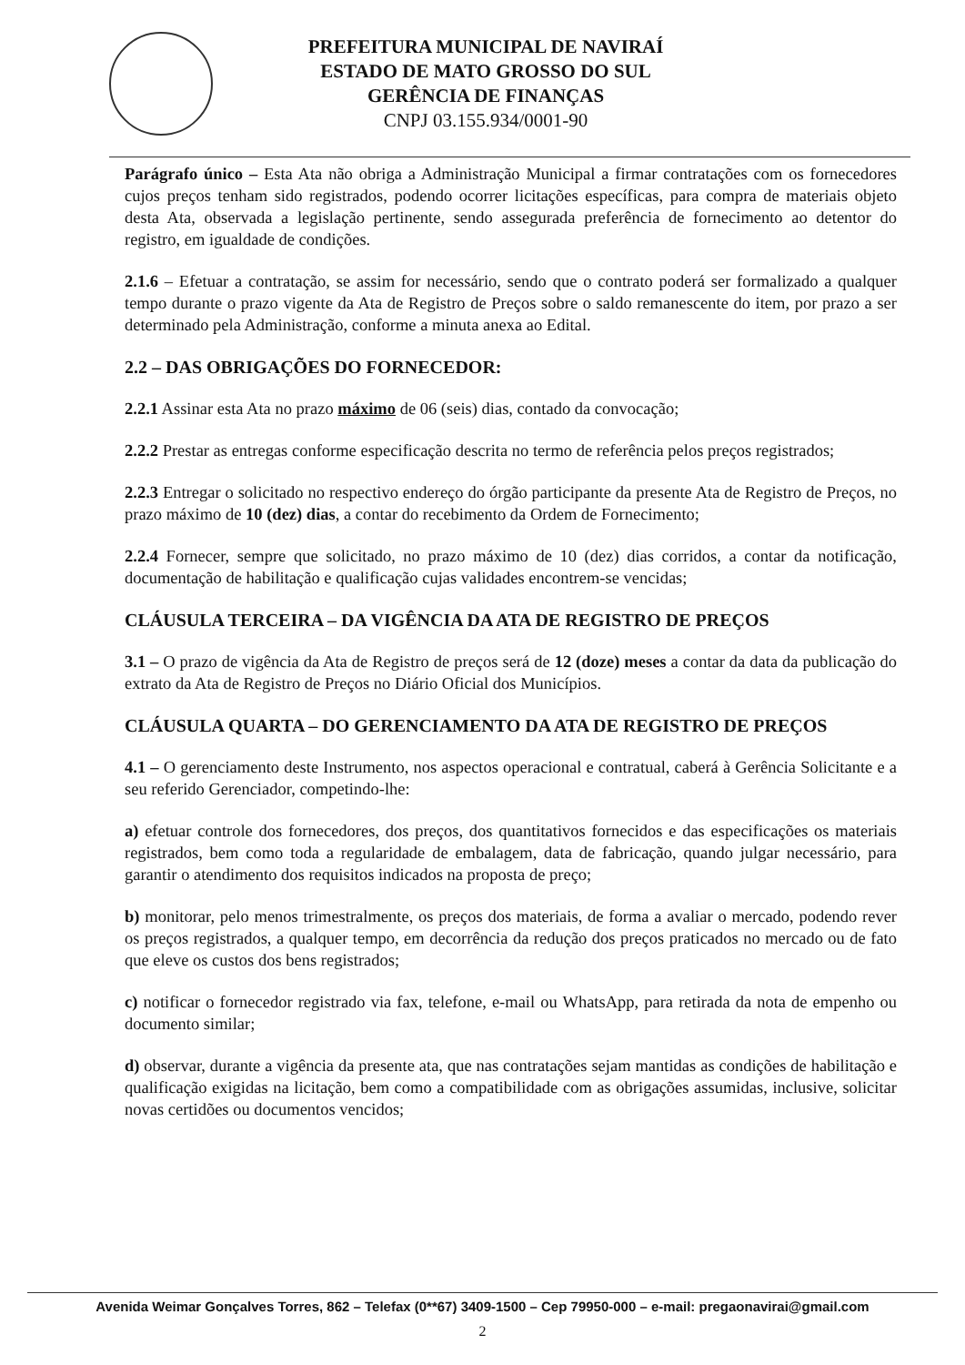PREFEITURA MUNICIPAL DE NAVIRAÍ
ESTADO DE MATO GROSSO DO SUL
GERÊNCIA DE FINANÇAS
CNPJ 03.155.934/0001-90
Parágrafo único – Esta Ata não obriga a Administração Municipal a firmar contratações com os fornecedores cujos preços tenham sido registrados, podendo ocorrer licitações específicas, para compra de materiais objeto desta Ata, observada a legislação pertinente, sendo assegurada preferência de fornecimento ao detentor do registro, em igualdade de condições.
2.1.6 – Efetuar a contratação, se assim for necessário, sendo que o contrato poderá ser formalizado a qualquer tempo durante o prazo vigente da Ata de Registro de Preços sobre o saldo remanescente do item, por prazo a ser determinado pela Administração, conforme a minuta anexa ao Edital.
2.2 – DAS OBRIGAÇÕES DO FORNECEDOR:
2.2.1 Assinar esta Ata no prazo máximo de 06 (seis) dias, contado da convocação;
2.2.2 Prestar as entregas conforme especificação descrita no termo de referência pelos preços registrados;
2.2.3 Entregar o solicitado no respectivo endereço do órgão participante da presente Ata de Registro de Preços, no prazo máximo de 10 (dez) dias, a contar do recebimento da Ordem de Fornecimento;
2.2.4 Fornecer, sempre que solicitado, no prazo máximo de 10 (dez) dias corridos, a contar da notificação, documentação de habilitação e qualificação cujas validades encontrem-se vencidas;
CLÁUSULA TERCEIRA – DA VIGÊNCIA DA ATA DE REGISTRO DE PREÇOS
3.1 – O prazo de vigência da Ata de Registro de preços será de 12 (doze) meses a contar da data da publicação do extrato da Ata de Registro de Preços no Diário Oficial dos Municípios.
CLÁUSULA QUARTA – DO GERENCIAMENTO DA ATA DE REGISTRO DE PREÇOS
4.1 – O gerenciamento deste Instrumento, nos aspectos operacional e contratual, caberá à Gerência Solicitante e a seu referido Gerenciador, competindo-lhe:
a) efetuar controle dos fornecedores, dos preços, dos quantitativos fornecidos e das especificações os materiais registrados, bem como toda a regularidade de embalagem, data de fabricação, quando julgar necessário, para garantir o atendimento dos requisitos indicados na proposta de preço;
b) monitorar, pelo menos trimestralmente, os preços dos materiais, de forma a avaliar o mercado, podendo rever os preços registrados, a qualquer tempo, em decorrência da redução dos preços praticados no mercado ou de fato que eleve os custos dos bens registrados;
c) notificar o fornecedor registrado via fax, telefone, e-mail ou WhatsApp, para retirada da nota de empenho ou documento similar;
d) observar, durante a vigência da presente ata, que nas contratações sejam mantidas as condições de habilitação e qualificação exigidas na licitação, bem como a compatibilidade com as obrigações assumidas, inclusive, solicitar novas certidões ou documentos vencidos;
Avenida Weimar Gonçalves Torres, 862 – Telefax (0**67) 3409-1500 – Cep 79950-000 – e-mail: pregaonavirai@gmail.com
2